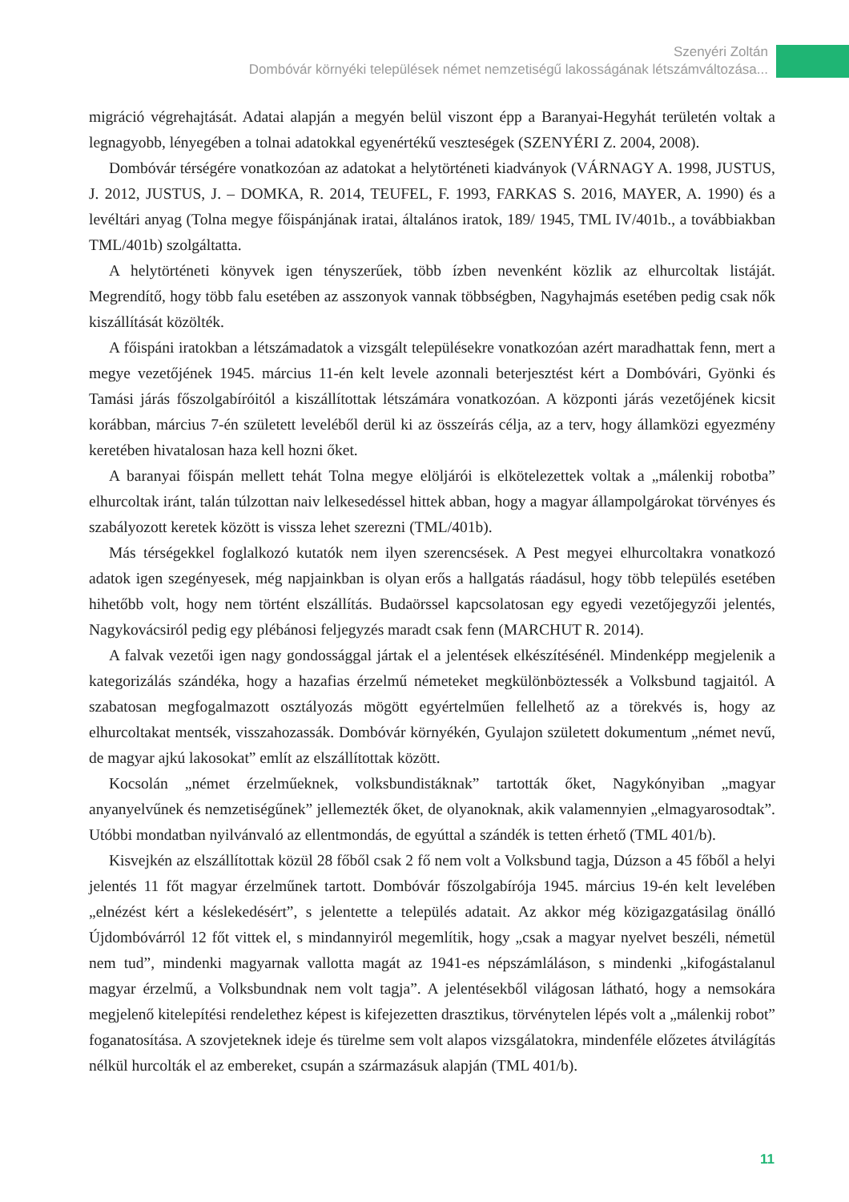Szenyéri Zoltán
Dombóvár környéki települések német nemzetiségű lakosságának létszámváltozása...
migráció végrehajtását. Adatai alapján a megyén belül viszont épp a Baranyai-Hegyhát területén voltak a legnagyobb, lényegében a tolnai adatokkal egyenértékű veszteségek (SZENYÉRI Z. 2004, 2008).
Dombóvár térségére vonatkozóan az adatokat a helytörténeti kiadványok (VÁRNAGY A. 1998, JUSTUS, J. 2012, JUSTUS, J. – DOMKA, R. 2014, TEUFEL, F. 1993, FARKAS S. 2016, MAYER, A. 1990) és a levéltári anyag (Tolna megye főispánjának iratai, általános iratok, 189/ 1945, TML IV/401b., a továbbiakban TML/401b) szolgáltatta.
A helytörténeti könyvek igen tényszerűek, több ízben nevenként közlik az elhurcoltak listáját. Megrendítő, hogy több falu esetében az asszonyok vannak többségben, Nagyhajmás esetében pedig csak nők kiszállítását közölték.
A főispáni iratokban a létszámadatok a vizsgált településekre vonatkozóan azért maradhattak fenn, mert a megye vezetőjének 1945. március 11-én kelt levele azonnali beterjesztést kért a Dombóvári, Gyönki és Tamási járás főszolgabíróitól a kiszállítottak létszámára vonatkozóan. A központi járás vezetőjének kicsit korábban, március 7-én született leveléből derül ki az összeírás célja, az a terv, hogy államközi egyezmény keretében hivatalosan haza kell hozni őket.
A baranyai főispán mellett tehát Tolna megye elöljárói is elkötelezettek voltak a „málenkij robotba” elhurcoltak iránt, talán túlzottan naiv lelkesedéssel hittek abban, hogy a magyar állampolgárokat törvényes és szabályozott keretek között is vissza lehet szerezni (TML/401b).
Más térségekkel foglalkozó kutatók nem ilyen szerencsések. A Pest megyei elhurcoltakra vonatkozó adatok igen szegényesek, még napjainkban is olyan erős a hallgatás ráadásul, hogy több település esetében hihetőbb volt, hogy nem történt elszállítás. Budaörssel kapcsolatosan egy egyedi vezetőjegyzői jelentés, Nagykovácsiról pedig egy plébánosi feljegyzés maradt csak fenn (MARCHUT R. 2014).
A falvak vezetői igen nagy gondossággal jártak el a jelentések elkészítésénél. Mindenképp megjelenik a kategorizálás szándéka, hogy a hazafias érzelmű németeket megkülönböztessék a Volksbund tagjaitól. A szabatosan megfogalmazott osztályozás mögött egyértelműen fellelhető az a törekvés is, hogy az elhurcoltakat mentsék, visszahozassák. Dombóvár környékén, Gyulajon született dokumentum „német nevű, de magyar ajkú lakosokat” említ az elszállítottak között.
Kocsolán „német érzelműeknek, volksbundistáknak” tartották őket, Nagykónyiban „magyar anyanyelvűnek és nemzetiségűnek” jellemezték őket, de olyanoknak, akik valamennyien „elmagyarosodtak”. Utóbbi mondatban nyilvánvaló az ellentmondás, de egyúttal a szándék is tetten érhető (TML 401/b).
Kisvejkén az elszállítottak közül 28 főből csak 2 fő nem volt a Volksbund tagja, Dúzson a 45 főből a helyi jelentés 11 főt magyar érzelműnek tartott. Dombóvár főszolgabírója 1945. március 19-én kelt levelében „elnézést kért a késlekedésért”, s jelentette a település adatait. Az akkor még közigazgatásilag önálló Újdombóvárról 12 főt vittek el, s mindannyiról megemlítik, hogy „csak a magyar nyelvet beszéli, németül nem tud”, mindenki magyarnak vallotta magát az 1941-es népszámláláson, s mindenki „kifogástalanul magyar érzelmű, a Volksbundnak nem volt tagja”. A jelentésekből világosan látható, hogy a nemsokára megjelenő kitelepítési rendelethez képest is kifejezetten drasztikus, törvénytelen lépés volt a „málenkij robot” foganatosítása. A szovjeteknek ideje és türelme sem volt alapos vizsgálatokra, mindenféle előzetes átvilágítás nélkül hurcolták el az embereket, csupán a származásuk alapján (TML 401/b).
11